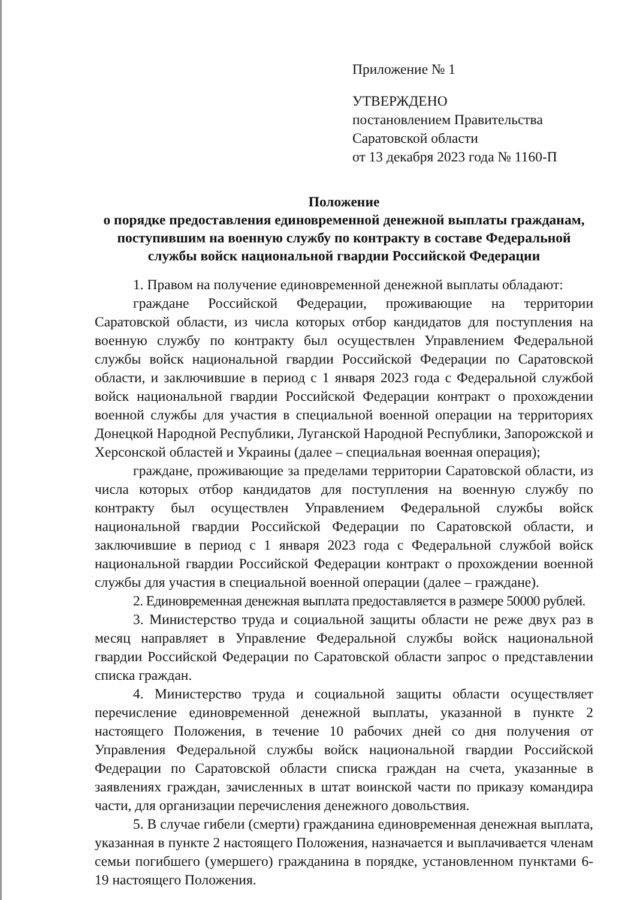Приложение № 1
УТВЕРЖДЕНО
постановлением Правительства
Саратовской области
от 13 декабря 2023 года № 1160-П
Положение
о порядке предоставления единовременной денежной выплаты гражданам, поступившим на военную службу по контракту в составе Федеральной службы войск национальной гвардии Российской Федерации
1. Правом на получение единовременной денежной выплаты обладают:
граждане Российской Федерации, проживающие на территории Саратовской области, из числа которых отбор кандидатов для поступления на военную службу по контракту был осуществлен Управлением Федеральной службы войск национальной гвардии Российской Федерации по Саратовской области, и заключившие в период с 1 января 2023 года с Федеральной службой войск национальной гвардии Российской Федерации контракт о прохождении военной службы для участия в специальной военной операции на территориях Донецкой Народной Республики, Луганской Народной Республики, Запорожской и Херсонской областей и Украины (далее – специальная военная операция);
граждане, проживающие за пределами территории Саратовской области, из числа которых отбор кандидатов для поступления на военную службу по контракту был осуществлен Управлением Федеральной службы войск национальной гвардии Российской Федерации по Саратовской области, и заключившие в период с 1 января 2023 года с Федеральной службой войск национальной гвардии Российской Федерации контракт о прохождении военной службы для участия в специальной военной операции (далее – граждане).
2. Единовременная денежная выплата предоставляется в размере 50000 рублей.
3. Министерство труда и социальной защиты области не реже двух раз в месяц направляет в Управление Федеральной службы войск национальной гвардии Российской Федерации по Саратовской области запрос о представлении списка граждан.
4. Министерство труда и социальной защиты области осуществляет перечисление единовременной денежной выплаты, указанной в пункте 2 настоящего Положения, в течение 10 рабочих дней со дня получения от Управления Федеральной службы войск национальной гвардии Российской Федерации по Саратовской области списка граждан на счета, указанные в заявлениях граждан, зачисленных в штат воинской части по приказу командира части, для организации перечисления денежного довольствия.
5. В случае гибели (смерти) гражданина единовременная денежная выплата, указанная в пункте 2 настоящего Положения, назначается и выплачивается членам семьи погибшего (умершего) гражданина в порядке, установленном пунктами 6-19 настоящего Положения.